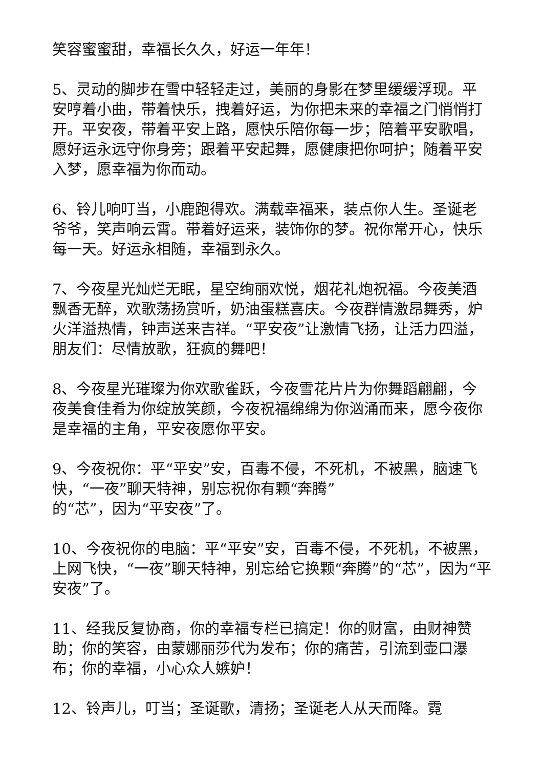笑容蜜蜜甜，幸福长久久，好运一年年！
5、灵动的脚步在雪中轻轻走过，美丽的身影在梦里缓缓浮现。平安哼着小曲，带着快乐，拽着好运，为你把未来的幸福之门悄悄打开。平安夜，带着平安上路，愿快乐陪你每一步；陪着平安歌唱，愿好运永远守你身旁；跟着平安起舞，愿健康把你呵护；随着平安入梦，愿幸福为你而动。
6、铃儿响叮当，小鹿跑得欢。满载幸福来，装点你人生。圣诞老爷爷，笑声响云霄。带着好运来，装饰你的梦。祝你常开心，快乐每一天。好运永相随，幸福到永久。
7、今夜星光灿烂无眠，星空绚丽欢悦，烟花礼炮祝福。今夜美酒飘香无醉，欢歌荡扬赏听，奶油蛋糕喜庆。今夜群情激昂舞秀，炉火洋溢热情，钟声送来吉祥。“平安夜”让激情飞扬，让活力四溢，朋友们：尽情放歌，狂疯的舞吧！
8、今夜星光璀璨为你欢歌雀跃，今夜雪花片片为你舞蹈翩翩，今夜美食佳肴为你绽放笑颜，今夜祝福绵绵为你汹涌而来，愿今夜你是幸福的主角，平安夜愿你平安。
9、今夜祝你：平“平安”安，百毒不侵，不死机，不被黑，脑速飞快，“一夜”聊天特神，别忘祝你有颗“奔腾”
的“芯”，因为“平安夜”了。
10、今夜祝你的电脑：平“平安”安，百毒不侵，不死机，不被黑，上网飞快，“一夜”聊天特神，别忘给它换颗“奔腾”的“芯”，因为“平安夜”了。
11、经我反复协商，你的幸福专栏已搞定！你的财富，由财神赞助；你的笑容，由蒙娜丽莎代为发布；你的痛苦，引流到壶口瀑布；你的幸福，小心众人嫉妒！
12、铃声儿，叮当；圣诞歌，清扬；圣诞老人从天而降。霓